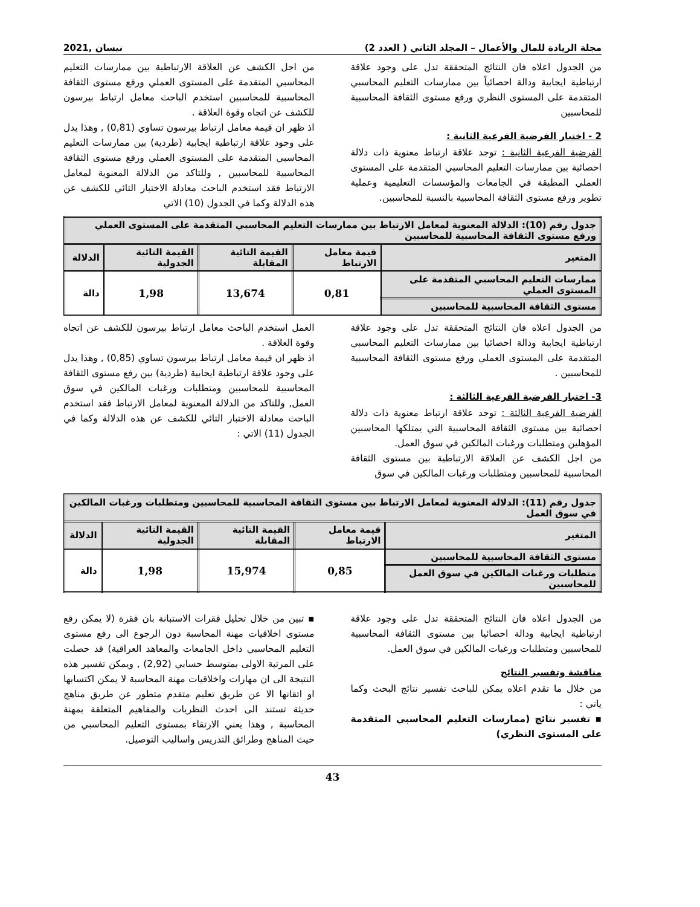مجلة الريادة للمال والأعمال – المجلد الثاني ( العدد 2) نيسان ,2021
من الجدول اعلاه فان النتائج المتحققة تدل على وجود علاقة ارتباطية ايجابية ودالة احصائياً بين ممارسات التعليم المحاسبي المتقدمة على المستوى النظري ورفع مستوى الثقافة المحاسبية للمحاسبين
2 - اختبار الفرضية الفرعية الثانية :
الفرضية الفرعية الثانية : توجد علاقة ارتباط معنوية ذات دلالة احصائية بين ممارسات التعليم المحاسبي المتقدمة على المستوى العملي المطبقة في الجامعات والمؤسسات التعليمية وعملية تطوير ورفع مستوى الثقافة المحاسبية بالنسبة للمحاسبين.
من اجل الكشف عن العلاقة الارتباطية بين ممارسات التعليم المحاسبي المتقدمة على المستوى العملي ورفع مستوى الثقافة المحاسبية للمحاسبين استخدم الباحث معامل ارتباط بيرسون للكشف عن اتجاه وقوة العلاقة .
اذ ظهر ان قيمة معامل ارتباط بيرسون تساوي (0,81) , وهذا يدل على وجود علاقة ارتباطية ايجابية (طردية) بين ممارسات التعليم المحاسبي المتقدمة على المستوى العملي ورفع مستوى الثقافة المحاسبية للمحاسبين , وللتاكد من الدلالة المعنوية لمعامل الارتباط فقد استخدم الباحث معادلة الاختبار التائي للكشف عن هذه الدلالة وكما في الجدول (10) الاتي
| جدول رقم (10): الدلالة المعنوية لمعامل الارتباط بين ممارسات التعليم المحاسبي المتقدمة على المستوى العملي ورفع مستوى الثقافة المحاسبية للمحاسبين | | | | |
| المتغير | قيمة معامل الارتباط | القيمة التائية المقابلة | القيمة التائية الجدولية | الدلالة |
| ممارسات التعليم المحاسبي المتقدمة على المستوى العملي | 0,81 | 13,674 | 1,98 | دالة |
| مستوى الثقافة المحاسبية للمحاسبين | | | | |
من الجدول اعلاه فان النتائج المتحققة تدل على وجود علاقة ارتباطية ايجابية ودالة احصائيا بين ممارسات التعليم المحاسبي المتقدمة على المستوى العملي ورفع مستوى الثقافة المحاسبية للمحاسبين .
3- اختبار الفرضية الفرعية الثالثة :
الفرضية الفرعية الثالثة : توجد علاقة ارتباط معنوية ذات دلالة احصائية بين مستوى الثقافة المحاسبية التي يمتلكها المحاسبين المؤهلين ومتطلبات ورغبات المالكين في سوق العمل.
من اجل الكشف عن العلاقة الارتباطية بين مستوى الثقافة المحاسبية للمحاسبين ومتطلبات ورغبات المالكين في سوق
العمل استخدم الباحث معامل ارتباط بيرسون للكشف عن اتجاه وقوة العلاقة .
اذ ظهر ان قيمة معامل ارتباط بيرسون تساوي (0,85) , وهذا يدل على وجود علاقة ارتباطية ايجابية (طردية) بين رفع مستوى الثقافة المحاسبية للمحاسبين ومتطلبات ورغبات المالكين في سوق العمل, وللتاكد من الدلالة المعنوية لمعامل الارتباط فقد استخدم الباحث معادلة الاختبار التائي للكشف عن هذه الدلالة وكما في الجدول (11) الاتي :
| جدول رقم (11): الدلالة المعنوية لمعامل الارتباط بين مستوى الثقافة المحاسبية للمحاسبين ومتطلبات ورغبات المالكين في سوق العمل | | | | |
| المتغير | قيمة معامل الارتباط | القيمة التائية المقابلة | القيمة التائية الجدولية | الدلالة |
| مستوى الثقافة المحاسبية للمحاسبين | 0,85 | 15,974 | 1,98 | دالة |
| متطلبات ورغبات المالكين في سوق العمل للمحاسبين | | | | |
من الجدول اعلاه فان النتائج المتحققة تدل على وجود علاقة ارتباطية ايجابية ودالة احصائيا بين مستوى الثقافة المحاسبية للمحاسبين ومتطلبات ورغبات المالكين في سوق العمل.
مناقشة وتفسير النتائج
من خلال ما تقدم اعلاه يمكن للباحث تفسير نتائج البحث وكما ياتي :
▪ تفسير نتائج (ممارسات التعليم المحاسبي المتقدمة على المستوى النظري)
▪ تبين من خلال تحليل فقرات الاستبانة بان فقرة (لا يمكن رفع مستوى اخلاقيات مهنة المحاسبة دون الرجوع الى رفع مستوى التعليم المحاسبي داخل الجامعات والمعاهد العراقية) قد حصلت على المرتبة الاولى بمتوسط حسابي (2,92) , ويمكن تفسير هذه النتيجة الى ان مهارات واخلاقيات مهنة المحاسبة لا يمكن اكتسابها او اتقانها الا عن طريق تعليم متقدم متطور عن طريق مناهج حديثة تستند الى احدث النظريات والمفاهيم المتعلقة بمهنة المحاسبة , وهذا يعني الارتقاء بمستوى التعليم المحاسبي من حيث المناهج وطرائق التدريس واساليب التوصيل.
43